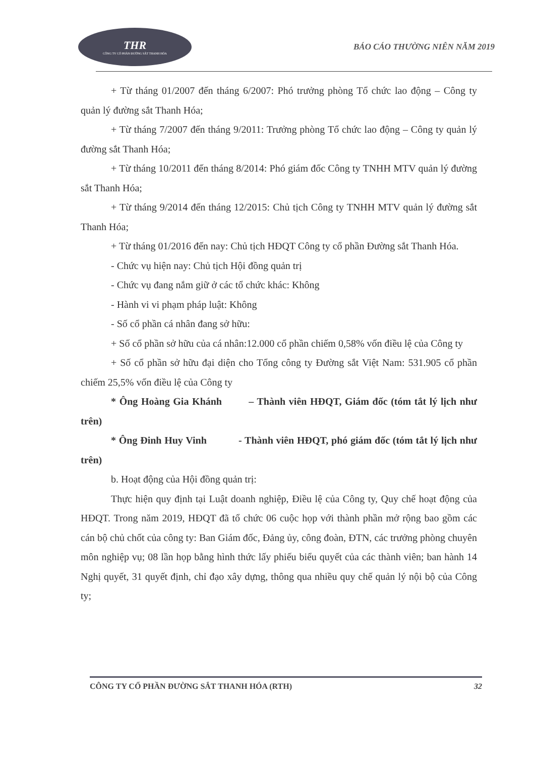THR
CÔNG TY CỔ PHẦN ĐƯỜNG SẮT THANH HÓA
BÁO CÁO THƯỜNG NIÊN NĂM 2019
+ Từ tháng 01/2007 đến tháng 6/2007: Phó trưởng phòng Tổ chức lao động – Công ty quản lý đường sắt Thanh Hóa;
+ Từ tháng 7/2007 đến tháng 9/2011: Trưởng phòng Tổ chức lao động – Công ty quản lý đường sắt Thanh Hóa;
+ Từ tháng 10/2011 đến tháng 8/2014: Phó giám đốc Công ty TNHH MTV quản lý đường sắt Thanh Hóa;
+ Từ tháng 9/2014 đến tháng 12/2015: Chủ tịch Công ty TNHH MTV quản lý đường sắt Thanh Hóa;
+ Từ tháng 01/2016 đến nay: Chủ tịch HĐQT Công ty cổ phần Đường sắt Thanh Hóa.
- Chức vụ hiện nay: Chủ tịch Hội đồng quản trị
- Chức vụ đang nắm giữ ở các tổ chức khác: Không
- Hành vi vi phạm pháp luật: Không
- Số cổ phần cá nhân đang sở hữu:
+ Số cổ phần sở hữu của cá nhân:12.000 cổ phần chiếm 0,58% vốn điều lệ của Công ty
+ Số cổ phần sở hữu đại diện cho Tổng công ty Đường sắt Việt Nam: 531.905 cổ phần chiếm 25,5% vốn điều lệ của Công ty
* Ông Hoàng Gia Khánh – Thành viên HĐQT, Giám đốc (tóm tắt lý lịch như trên)
* Ông Đinh Huy Vinh - Thành viên HĐQT, phó giám đốc (tóm tắt lý lịch như trên)
b. Hoạt động của Hội đồng quản trị:
Thực hiện quy định tại Luật doanh nghiệp, Điều lệ của Công ty, Quy chế hoạt động của HĐQT. Trong năm 2019, HĐQT đã tổ chức 06 cuộc họp với thành phần mở rộng bao gồm các cán bộ chủ chốt của công ty: Ban Giám đốc, Đảng ủy, công đoàn, ĐTN, các trưởng phòng chuyên môn nghiệp vụ; 08 lần họp bằng hình thức lấy phiếu biểu quyết của các thành viên; ban hành 14 Nghị quyết, 31 quyết định, chỉ đạo xây dựng, thông qua nhiều quy chế quản lý nội bộ của Công ty;
CÔNG TY CỔ PHẦN ĐƯỜNG SẮT THANH HÓA (RTH) 32